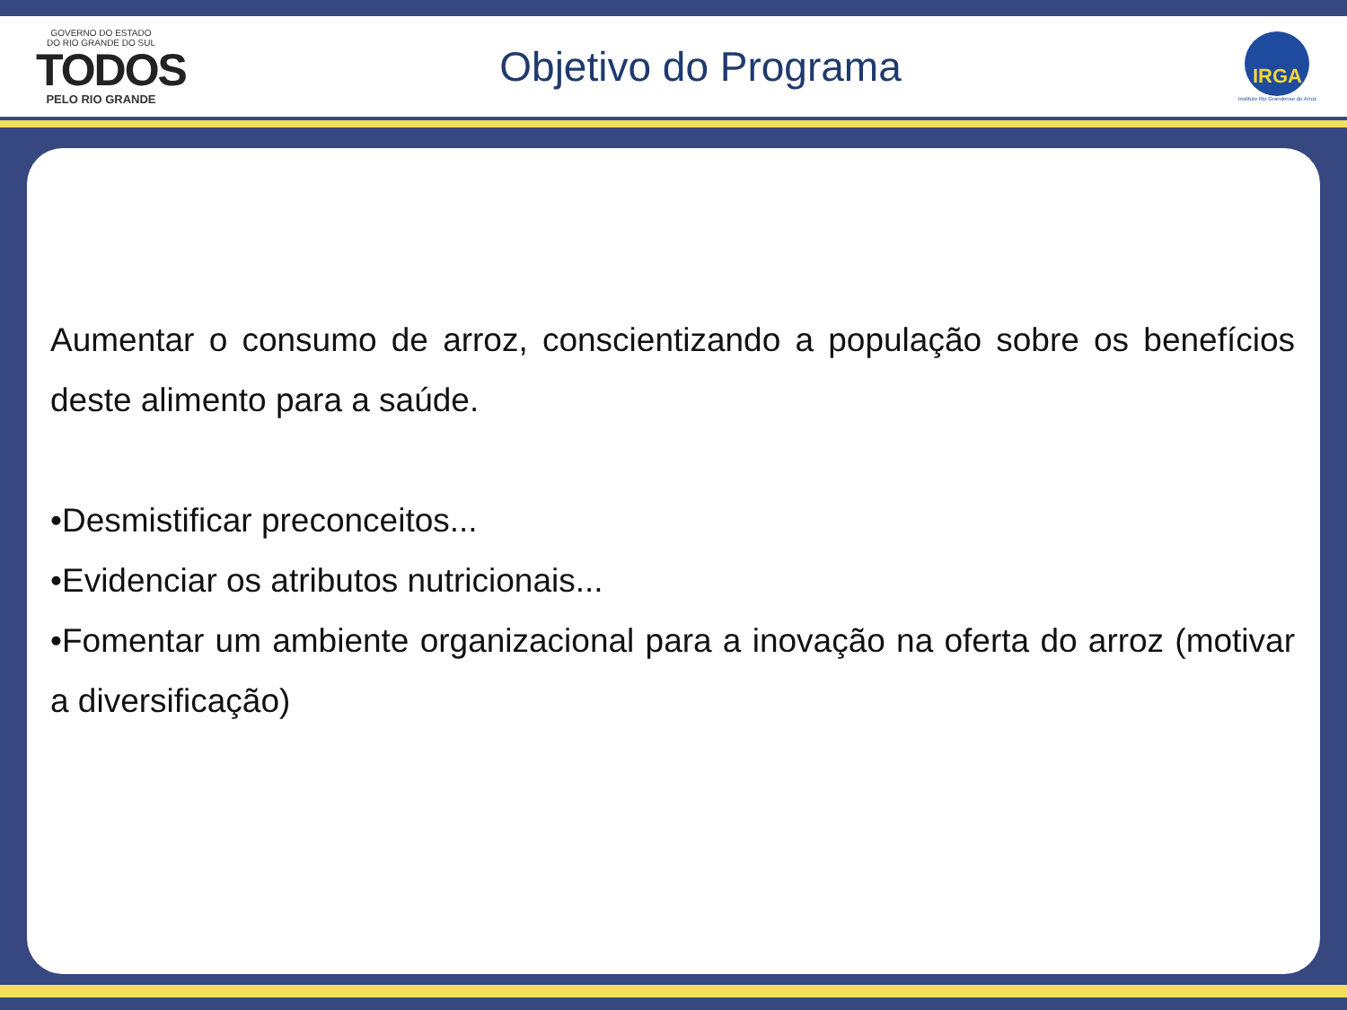GOVERNO DO ESTADO
DO RIO GRANDE DO SUL
TODOS
PELO RIO GRANDE
Objetivo do Programa
IRGA
Instituto Rio Grandense do Arroz
Aumentar o consumo de arroz, conscientizando a população sobre os benefícios deste alimento para a saúde.
•Desmistificar preconceitos...
•Evidenciar os atributos nutricionais...
•Fomentar um ambiente organizacional para a inovação na oferta do arroz (motivar a diversificação)